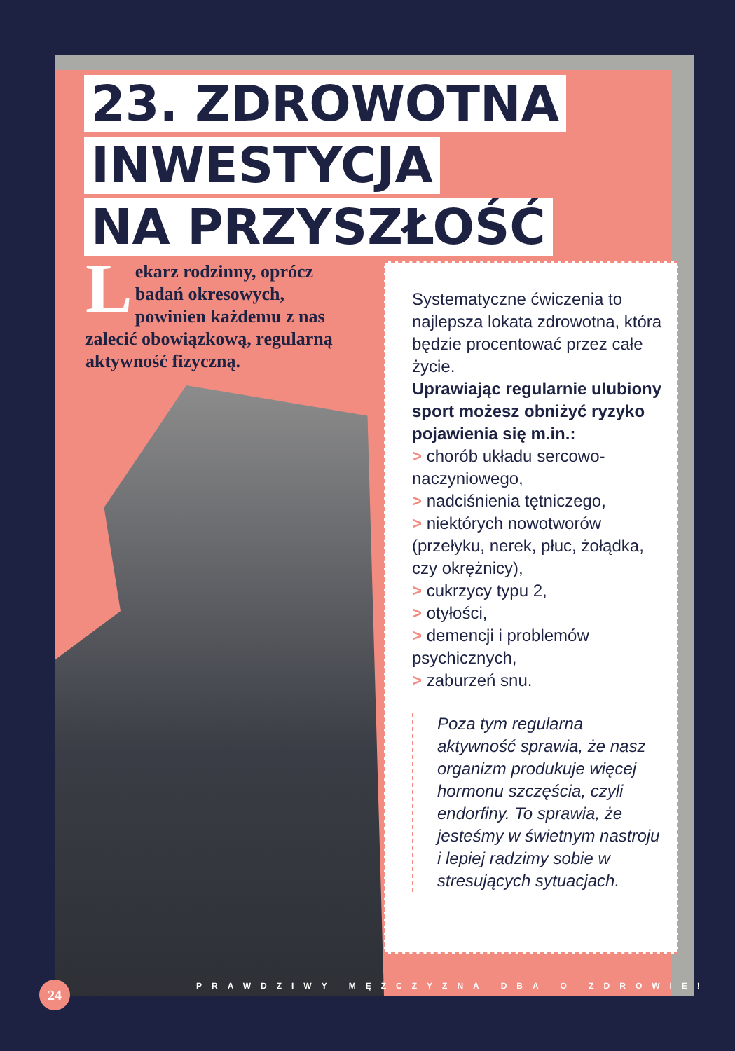23. ZDROWOTNA
INWESTYCJA
NA PRZYSZŁOŚĆ
Lekarz rodzinny, oprócz badań okresowych, powinien każdemu z nas zalecić obowiązkową, regularną aktywność fizyczną.
Systematyczne ćwiczenia to najlepsza lokata zdrowotna, która będzie procentować przez całe życie.
Uprawiając regularnie ulubiony sport możesz obniżyć ryzyko pojawienia się m.in.:
> chorób układu sercowo-naczyniowego,
> nadciśnienia tętniczego,
> niektórych nowotworów (przełyku, nerek, płuc, żołądka, czy okrężnicy),
> cukrzycy typu 2,
> otyłości,
> demencji i problemów psychicznych,
> zaburzeń snu.
Poza tym regularna aktywność sprawia, że nasz organizm produkuje więcej hormonu szczęścia, czyli endorfiny. To sprawia, że jesteśmy w świetnym nastroju i lepiej radzimy sobie w stresujących sytuacjach.
PRAWDZIWY MĘŻCZYZNA DBA O ZDROWIE!
24